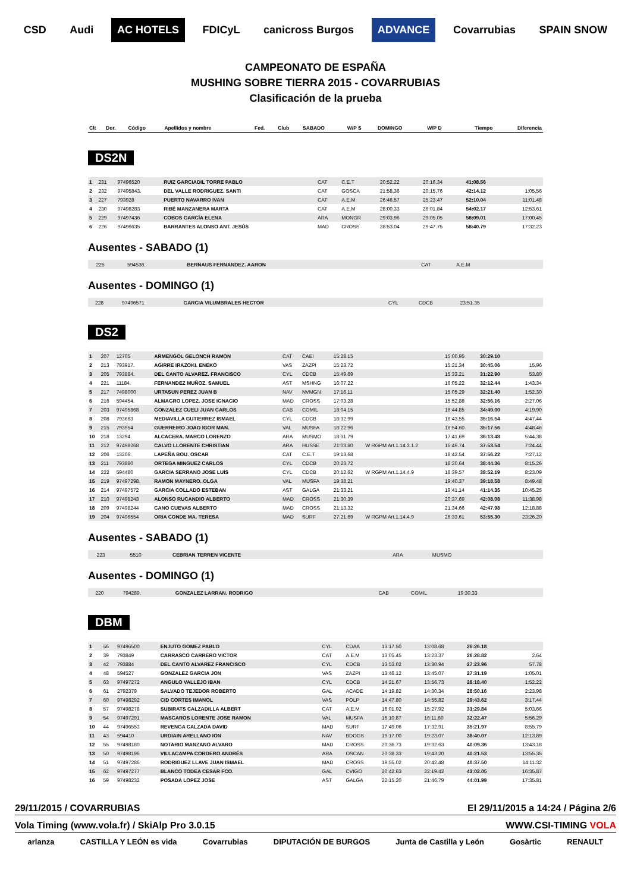CSD Audi AC HOTELS FDICyL canicross Burgos ADVANCE Covarrubias SPAIN SNOW
CAMPEONATO DE ESPAÑA
MUSHING SOBRE TIERRA 2015 - COVARRUBIAS
Clasificación de la prueba
| Clt | Dor. | Código | Apellidos y nombre | Fed. | Club | SABADO | W/P S | DOMINGO | W/P D | Tiempo | Diferencia |
| --- | --- | --- | --- | --- | --- | --- | --- | --- | --- | --- | --- |
DS2N
| 1 | 231 | 97496520 | RUIZ GARCIADIL TORRE PABLO | CAT | C.E.T | 20:52.22 | | 20:16.34 | | 41:08.56 | |
| 2 | 232 | 97495843. | DEL VALLE RODRIGUEZ. SANTI | CAT | GOSCA | 21:58.36 | | 20:15.76 | | 42:14.12 | 1:05.56 |
| 3 | 227 | 793928 | PUERTO NAVARRO IVAN | CAT | A.E.M | 26:46.57 | | 25:23.47 | | 52:10.04 | 11:01.48 |
| 4 | 230 | 97498283 | RIBÉ MANZANERA MARTA | CAT | A.E.M | 28:00.33 | | 26:01.84 | | 54:02.17 | 12:53.61 |
| 5 | 229 | 97497436 | COBOS GARCÍA ELENA | ARA | MONGR | 29:03.96 | | 29:05.05 | | 58:09.01 | 17:00.45 |
| 6 | 226 | 97496635 | BARRANTES ALONSO ANT. JESÚS | MAD | CROSS | 28:53.04 | | 29:47.75 | | 58:40.79 | 17:32.23 |
Ausentes - SABADO (1)
| | 225 | 594536. | BERNAUS FERNANDEZ. AARON | CAT | A.E.M | | | | | | |
Ausentes - DOMINGO (1)
| | 228 | 97496571 | GARCIA VILUMBRALES HECTOR | CYL | CDCB | 23:51.35 | | | | | |
DS2
| 1 | 207 | 12705 | ARMENGOL GELONCH RAMON | CAT | CAEI | 15:28.15 | | 15:00.95 | | 30:29.10 | |
| 2 | 213 | 793917. | AGIRRE IRAZOKI. ENEKO | VAS | ZAZPI | 15:23.72 | | 15:21.34 | | 30:45.06 | 15.96 |
| 3 | 205 | 793884. | DEL CANTO ALVAREZ. FRANCISCO | CYL | CDCB | 15:49.69 | | 15:33.21 | | 31:22.90 | 53.80 |
| 4 | 221 | 11184. | FERNANDEZ MUÑOZ. SAMUEL | AST | MSHNG | 16:07.22 | | 16:05.22 | | 32:12.44 | 1:43.34 |
| 5 | 217 | 7498000 | URTASUN PEREZ JUAN B | NAV | NVMGN | 17:16.11 | | 15:05.29 | | 32:21.40 | 1:52.30 |
| 6 | 216 | 594454. | ALMAGRO LOPEZ. JOSE IGNACIO | MAD | CROSS | 17:03.28 | | 15:52.88 | | 32:56.16 | 2:27.06 |
| 7 | 203 | 97495868 | GONZALEZ CUELI JUAN CARLOS | CAB | COMIL | 18:04.15 | | 16:44.85 | | 34:49.00 | 4:19.90 |
| 8 | 208 | 793663 | MEDIAVILLA GUTIERREZ ISMAEL | CYL | CDCB | 18:32.99 | | 16:43.55 | | 35:16.54 | 4:47.44 |
| 9 | 215 | 793954 | GUERREIRO JOAO IGOR MAN. | VAL | MUSFA | 18:22.96 | | 16:54.60 | | 35:17.56 | 4:48.46 |
| 10 | 218 | 13294. | ALCACERA. MARCO LORENZO | ARA | MUSMO | 18:31.79 | | 17:41.69 | | 36:13.48 | 5:44.38 |
| 11 | 212 | 97498268 | CALVO LLORENTE CHRISTIAN | ARA | HUSSE | 21:03.80 | W RGPM Art.1.14.3.1.2 | 16:49.74 | | 37:53.54 | 7:24.44 |
| 12 | 206 | 13206. | LAPEÑA BOU. OSCAR | CAT | C.E.T | 19:13.68 | | 18:42.54 | | 37:56.22 | 7:27.12 |
| 13 | 211 | 793880 | ORTEGA MINGUEZ CARLOS | CYL | CDCB | 20:23.72 | | 18:20.64 | | 38:44.36 | 8:15.26 |
| 14 | 222 | 594480 | GARCIA SERRANO JOSE LUIS | CYL | CDCB | 20:12.62 | W RGPM Art.1.14.4.9 | 18:39.57 | | 38:52.19 | 8:23.09 |
| 15 | 219 | 97497298. | RAMON MAYNERO. OLGA | VAL | MUSFA | 19:38.21 | | 19:40.37 | | 39:18.58 | 8:49.48 |
| 16 | 214 | 97497572 | GARCIA COLLADO ESTEBAN | AST | GALGA | 21:33.21 | | 19:41.14 | | 41:14.35 | 10:45.25 |
| 17 | 210 | 97498243 | ALONSO RUCANDIO ALBERTO | MAD | CROSS | 21:30.39 | | 20:37.69 | | 42:08.08 | 11:38.98 |
| 18 | 209 | 97498244 | CANO CUEVAS ALBERTO | MAD | CROSS | 21:13.32 | | 21:34.66 | | 42:47.98 | 12:18.88 |
| 19 | 204 | 97496554 | ORIA CONDE MA. TERESA | MAD | SURF | 27:21.69 | W RGPM Art.1.14.4.9 | 26:33.61 | | 53:55.30 | 23:26.20 |
Ausentes - SABADO (1)
| | 223 | 5510 | CEBRIAN TERREN VICENTE | ARA | MUSMO | | | | | | |
Ausentes - DOMINGO (1)
| | 220 | 794289. | GONZALEZ LARRAN. RODRIGO | CAB | COMIL | 19:30.33 | | | | | |
DBM
| 1 | 56 | 97496500 | ENJUTO GOMEZ PABLO | CYL | CDAA | 13:17.50 | | 13:08.68 | | 26:26.18 | |
| 2 | 39 | 793849 | CARRASCO CARRERO VICTOR | CAT | A.E.M | 13:05.45 | | 13:23.37 | | 26:28.82 | 2.64 |
| 3 | 42 | 793884 | DEL CANTO ALVAREZ FRANCISCO | CYL | CDCB | 13:53.02 | | 13:30.94 | | 27:23.96 | 57.78 |
| 4 | 48 | 594527 | GONZALEZ GARCIA JON | VAS | ZAZPI | 13:46.12 | | 13:45.07 | | 27:31.19 | 1:05.01 |
| 5 | 63 | 97497272 | ANGULO VALLEJO IBAN | CYL | CDCB | 14:21.67 | | 13:56.73 | | 28:18.40 | 1:52.22 |
| 6 | 61 | 2792379 | SALVADO TEJEDOR ROBERTO | GAL | ACADE | 14:19.82 | | 14:30.34 | | 28:50.16 | 2:23.98 |
| 7 | 60 | 97498292 | CID CORTES IMANOL | VAS | POLP | 14:47.80 | | 14:55.82 | | 29:43.62 | 3:17.44 |
| 8 | 57 | 97498278 | SUBIRATS CALZADILLA ALBERT | CAT | A.E.M | 16:01.92 | | 15:27.92 | | 31:29.84 | 5:03.66 |
| 9 | 54 | 97497291 | MASCAROS LORENTE JOSE RAMON | VAL | MUSFA | 16:10.87 | | 16:11.60 | | 32:22.47 | 5:56.29 |
| 10 | 44 | 97496553 | REVENGA CALZADA DAVID | MAD | SURF | 17:49.06 | | 17:32.91 | | 35:21.97 | 8:55.79 |
| 11 | 43 | 594410 | URDIAIN ARELLANO ION | NAV | BDOGS | 19:17.00 | | 19:23.07 | | 38:40.07 | 12:13.89 |
| 12 | 55 | 97498180 | NOTARIO MANZANO ALVARO | MAD | CROSS | 20:36.73 | | 19:32.63 | | 40:09.36 | 13:43.18 |
| 13 | 50 | 97498196 | VILLACAMPA CORDERO ANDRÉS | ARA | OSCAN | 20:38.33 | | 19:43.20 | | 40:21.53 | 13:55.35 |
| 14 | 51 | 97497286 | RODRIGUEZ LLAVE JUAN ISMAEL | MAD | CROSS | 19:55.02 | | 20:42.48 | | 40:37.50 | 14:11.32 |
| 15 | 62 | 97497277 | BLANCO TODEA CESAR FCO. | GAL | CVIGO | 20:42.63 | | 22:19.42 | | 43:02.05 | 16:35.87 |
| 16 | 59 | 97498232 | POSADA LOPEZ JOSE | AST | GALGA | 22:15.20 | | 21:46.79 | | 44:01.99 | 17:35.81 |
29/11/2015 / COVARRUBIAS El 29/11/2015 a 14:24 / Página 2/6
Vola Timing (www.vola.fr) / SkiAlp Pro 3.0.15 WWW.CSI-TIMING VOLA
arlanza CASTILLA Y LEÓN es vida Covarrubias DIPUTACIÓN DE BURGOS Junta de Castilla y León Gosàrtic RENAULT